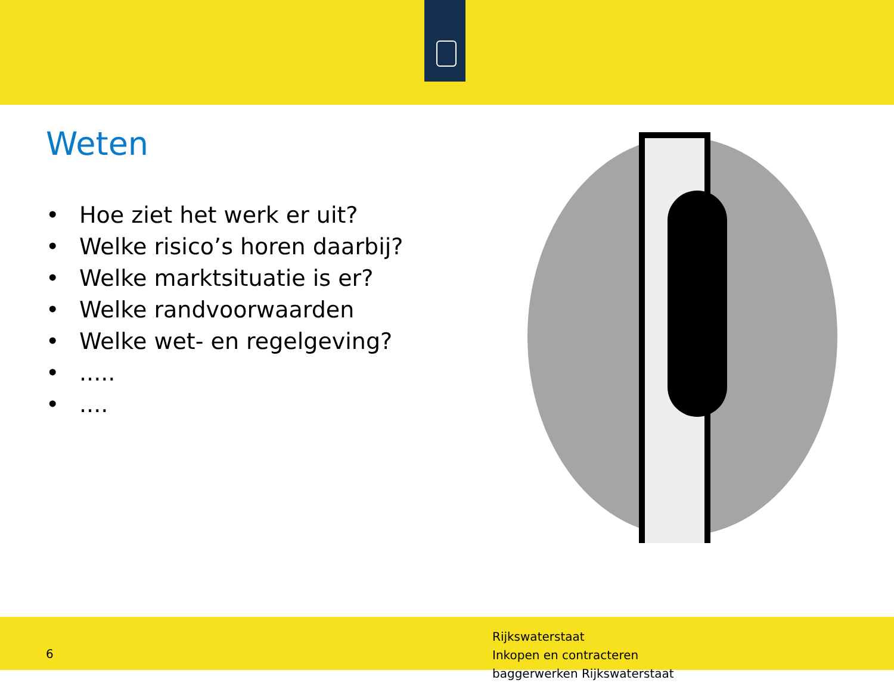Weten
• Hoe ziet het werk er uit?
• Welke risico’s horen daarbij?
• Welke marktsituatie is er?
• Welke randvoorwaarden
• Welke wet- en regelgeving?
•.....
•....
6
Rijkswaterstaat
Inkopen en contracteren
baggerwerken Rijkswaterstaat